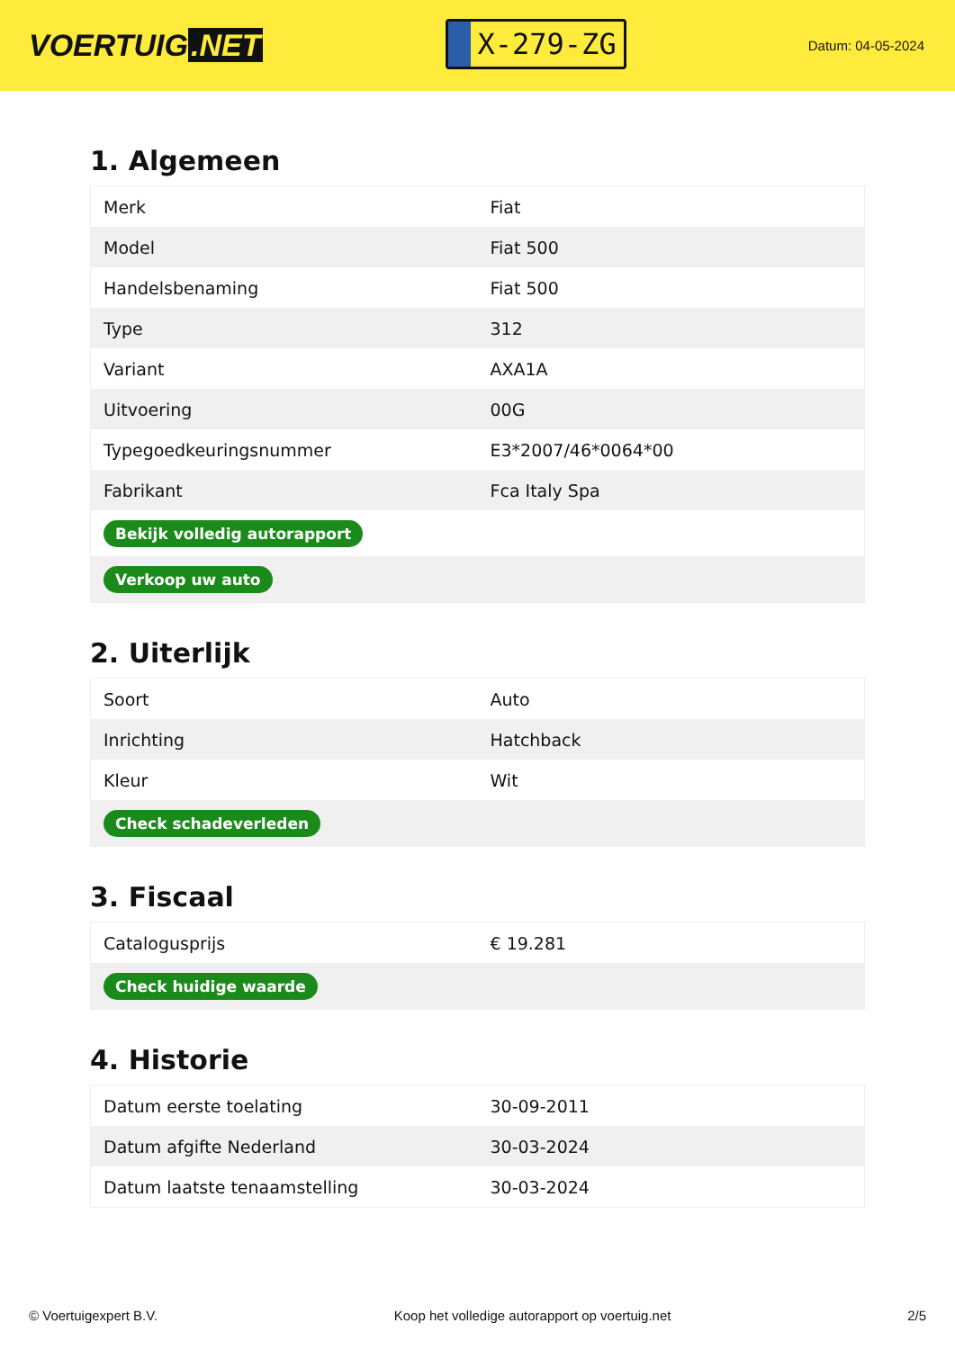VOERTUIG.NET
X-279-ZG
Datum: 04-05-2024
1. Algemeen
| Merk | Fiat |
| Model | Fiat 500 |
| Handelsbenaming | Fiat 500 |
| Type | 312 |
| Variant | AXA1A |
| Uitvoering | 00G |
| Typegoedkeuringsnummer | E3*2007/46*0064*00 |
| Fabrikant | Fca Italy Spa |
| Bekijk volledig autorapport | |
| Verkoop uw auto | |
2. Uiterlijk
| Soort | Auto |
| Inrichting | Hatchback |
| Kleur | Wit |
| Check schadeverleden | |
3. Fiscaal
| Catalogusprijs | € 19.281 |
| Check huidige waarde | |
4. Historie
| Datum eerste toelating | 30-09-2011 |
| Datum afgifte Nederland | 30-03-2024 |
| Datum laatste tenaamstelling | 30-03-2024 |
© Voertuigexpert B.V. Koop het volledige autorapport op voertuig.net 2/5